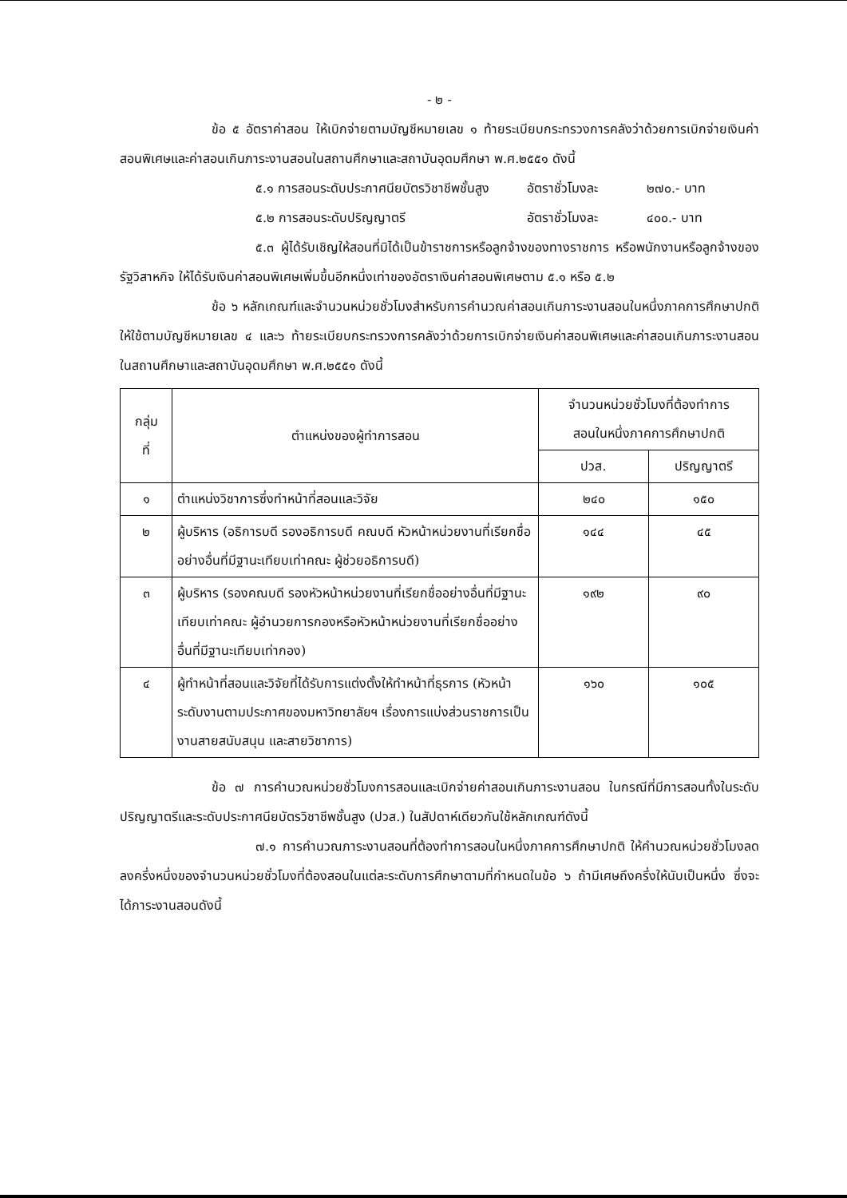- ๒ -
ข้อ ๕ อัตราค่าสอน ให้เบิกจ่ายตามบัญชีหมายเลข ๑ ท้ายระเบียบกระทรวงการคลังว่าด้วยการเบิกจ่ายเงินค่าสอนพิเศษและค่าสอนเกินภาระงานสอนในสถานศึกษาและสถาบันอุดมศึกษา พ.ศ.๒๕๕๑ ดังนี้
๕.๑ การสอนระดับประกาศนียบัตรวิชาชีพชั้นสูง อัตราชั่วโมงละ ๒๗๐.- บาท
๕.๒ การสอนระดับปริญญาตรี อัตราชั่วโมงละ ๔๐๐.- บาท
๕.๓ ผู้ได้รับเชิญให้สอนที่มิได้เป็นข้าราชการหรือลูกจ้างของทางราชการ หรือพนักงานหรือลูกจ้างของรัฐวิสาหกิจ ให้ได้รับเงินค่าสอนพิเศษเพิ่มขึ้นอีกหนึ่งเท่าของอัตราเงินค่าสอนพิเศษตาม ๕.๑ หรือ ๕.๒
ข้อ ๖ หลักเกณฑ์และจำนวนหน่วยชั่วโมงสำหรับการคำนวณค่าสอนเกินภาระงานสอนในหนึ่งภาคการศึกษาปกติ ให้ใช้ตามบัญชีหมายเลข ๔ และ๖ ท้ายระเบียบกระทรวงการคลังว่าด้วยการเบิกจ่ายเงินค่าสอนพิเศษและค่าสอนเกินภาระงานสอนในสถานศึกษาและสถาบันอุดมศึกษา พ.ศ.๒๕๕๑ ดังนี้
| กลุ่ม ที่ | ตำแหน่งของผู้ทำการสอน | จำนวนหน่วยชั่วโมงที่ต้องทำการ สอนในหนึ่งภาคการศึกษาปกติ | |
| --- | --- | --- | --- |
| | | ปวส. | ปริญญาตรี |
| ๑ | ตำแหน่งวิชาการซึ่งทำหน้าที่สอนและวิจัย | ๒๔๐ | ๑๕๐ |
| ๒ | ผู้บริหาร (อธิการบดี รองอธิการบดี คณบดี หัวหน้าหน่วยงานที่เรียกชื่ออย่างอื่นที่มีฐานะเทียบเท่าคณะ ผู้ช่วยอธิการบดี) | ๑๔๔ | ๔๕ |
| ๓ | ผู้บริหาร (รองคณบดี รองหัวหน้าหน่วยงานที่เรียกชื่ออย่างอื่นที่มีฐานะเทียบเท่าคณะ ผู้อำนวยการกองหรือหัวหน้าหน่วยงานที่เรียกชื่ออย่างอื่นที่มีฐานะเทียบเท่ากอง) | ๑๙๒ | ๙๐ |
| ๔ | ผู้ทำหน้าที่สอนและวิจัยที่ได้รับการแต่งตั้งให้ทำหน้าที่ธุรการ (หัวหน้าระดับงานตามประกาศของมหาวิทยาลัยฯ เรื่องการแบ่งส่วนราชการเป็นงานสายสนับสนุน และสายวิชาการ) | ๑๖๐ | ๑๐๕ |
ข้อ ๗ การคำนวณหน่วยชั่วโมงการสอนและเบิกจ่ายค่าสอนเกินภาระงานสอน ในกรณีที่มีการสอนทั้งในระดับปริญญาตรีและระดับประกาศนียบัตรวิชาชีพชั้นสูง (ปวส.) ในสัปดาห์เดียวกันใช้หลักเกณฑ์ดังนี้
๗.๑ การคำนวณภาระงานสอนที่ต้องทำการสอนในหนึ่งภาคการศึกษาปกติ ให้คำนวณหน่วยชั่วโมงลดลงครึ่งหนึ่งของจำนวนหน่วยชั่วโมงที่ต้องสอนในแต่ละระดับการศึกษาตามที่กำหนดในข้อ ๖ ถ้ามีเศษถึงครึ่งให้นับเป็นหนึ่ง ซึ่งจะได้ภาระงานสอนดังนี้